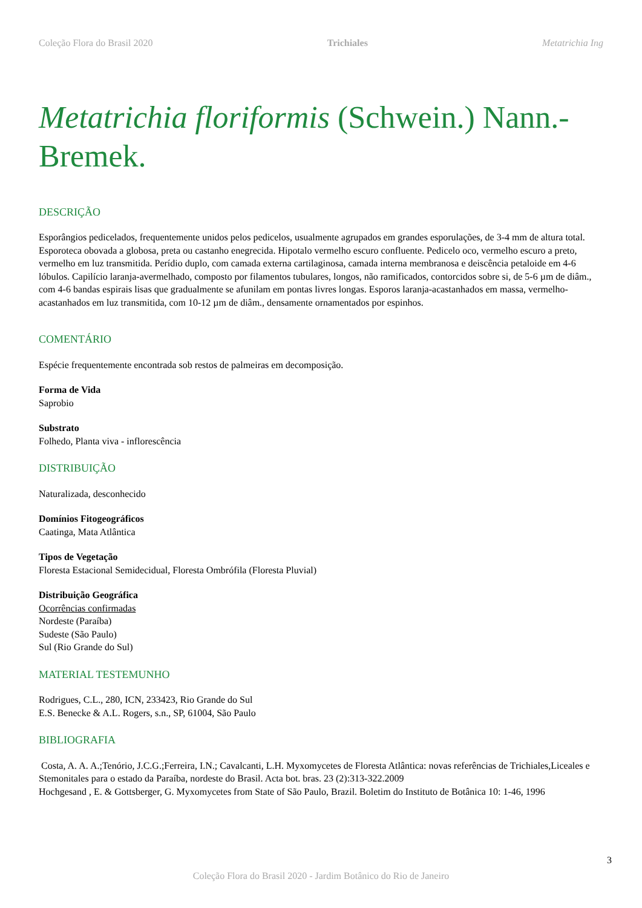Coleção Flora do Brasil 2020 Trichiales Metatrichia Ing
Metatrichia floriformis (Schwein.) Nann.-Bremek.
DESCRIÇÃO
Esporângios pedicelados, frequentemente unidos pelos pedicelos, usualmente agrupados em grandes esporulações, de 3-4 mm de altura total. Esporoteca obovada a globosa, preta ou castanho enegrecida. Hipotalo vermelho escuro confluente. Pedicelo oco, vermelho escuro a preto, vermelho em luz transmitida. Perídio duplo, com camada externa cartilaginosa, camada interna membranosa e deiscência petaloide em 4-6 lóbulos. Capilício laranja-avermelhado, composto por filamentos tubulares, longos, não ramificados, contorcidos sobre si, de 5-6 µm de diâm., com 4-6 bandas espirais lisas que gradualmente se afunilam em pontas livres longas. Esporos laranja-acastanhados em massa, vermelho-acastanhados em luz transmitida, com 10-12 µm de diâm., densamente ornamentados por espinhos.
COMENTÁRIO
Espécie frequentemente encontrada sob restos de palmeiras em decomposição.
Forma de Vida
Saprobio
Substrato
Folhedo, Planta viva - inflorescência
DISTRIBUIÇÃO
Naturalizada, desconhecido
Domínios Fitogeográficos
Caatinga, Mata Atlântica
Tipos de Vegetação
Floresta Estacional Semidecidual, Floresta Ombrófila (Floresta Pluvial)
Distribuição Geográfica
Ocorrências confirmadas
Nordeste (Paraíba)
Sudeste (São Paulo)
Sul (Rio Grande do Sul)
MATERIAL TESTEMUNHO
Rodrigues, C.L., 280, ICN, 233423, Rio Grande do Sul
E.S. Benecke & A.L. Rogers, s.n., SP, 61004, São Paulo
BIBLIOGRAFIA
Costa, A. A. A.;Tenório, J.C.G.;Ferreira, I.N.; Cavalcanti, L.H. Myxomycetes de Floresta Atlântica: novas referências de Trichiales,Liceales e Stemonitales para o estado da Paraíba, nordeste do Brasil. Acta bot. bras. 23 (2):313-322.2009
Hochgesand , E. & Gottsberger, G. Myxomycetes from State of São Paulo, Brazil. Boletim do Instituto de Botânica 10: 1-46, 1996
3
Coleção Flora do Brasil 2020 - Jardim Botânico do Rio de Janeiro